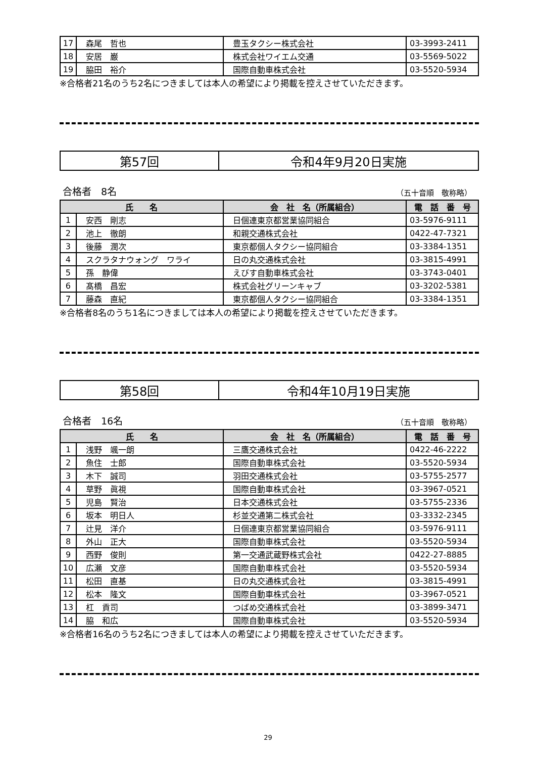| 17 | 森尾 哲也 | 豊玉タクシー株式会社 | 03-3993-2411 |
| 18 | 安居 巌 | 株式会社ワイエム交通 | 03-5569-5022 |
| 19 | 脇田 裕介 | 国際自動車株式会社 | 03-5520-5934 |
※合格者21名のうち2名につきましては本人の希望により掲載を控えさせていただきます。
| 第57回 | 令和4年9月20日実施 |
合格者　8名 （五十音順　敬称略）
| 氏 名 | | 会 社 名（所属組合） | 電 話 番 号 |
| --- | --- | --- | --- |
| 1 | 安西 剛志 | 日個連東京都営業協同組合 | 03-5976-9111 |
| 2 | 池上 徹朗 | 和親交通株式会社 | 0422-47-7321 |
| 3 | 後藤 潤次 | 東京都個人タクシー協同組合 | 03-3384-1351 |
| 4 | スクラタナウォング ワライ | 日の丸交通株式会社 | 03-3815-4991 |
| 5 | 孫 静偉 | えびす自動車株式会社 | 03-3743-0401 |
| 6 | 髙橋 昌宏 | 株式会社グリーンキャブ | 03-3202-5381 |
| 7 | 藤森 直紀 | 東京都個人タクシー協同組合 | 03-3384-1351 |
※合格者8名のうち1名につきましては本人の希望により掲載を控えさせていただきます。
| 第58回 | 令和4年10月19日実施 |
合格者　16名 （五十音順　敬称略）
| 氏 名 | | 会 社 名（所属組合） | 電 話 番 号 |
| --- | --- | --- | --- |
| 1 | 浅野 颯一朗 | 三鷹交通株式会社 | 0422-46-2222 |
| 2 | 魚住 士郎 | 国際自動車株式会社 | 03-5520-5934 |
| 3 | 木下 誠司 | 羽田交通株式会社 | 03-5755-2577 |
| 4 | 草野 眞視 | 国際自動車株式会社 | 03-3967-0521 |
| 5 | 児島 賢治 | 日本交通株式会社 | 03-5755-2336 |
| 6 | 坂本 明日人 | 杉並交通第二株式会社 | 03-3332-2345 |
| 7 | 辻見 洋介 | 日個連東京都営業協同組合 | 03-5976-9111 |
| 8 | 外山 正大 | 国際自動車株式会社 | 03-5520-5934 |
| 9 | 西野 俊則 | 第一交通武蔵野株式会社 | 0422-27-8885 |
| 10 | 広瀬 文彦 | 国際自動車株式会社 | 03-5520-5934 |
| 11 | 松田 直基 | 日の丸交通株式会社 | 03-3815-4991 |
| 12 | 松本 隆文 | 国際自動車株式会社 | 03-3967-0521 |
| 13 | 杠 貢司 | つばめ交通株式会社 | 03-3899-3471 |
| 14 | 脇 和広 | 国際自動車株式会社 | 03-5520-5934 |
※合格者16名のうち2名につきましては本人の希望により掲載を控えさせていただきます。
29